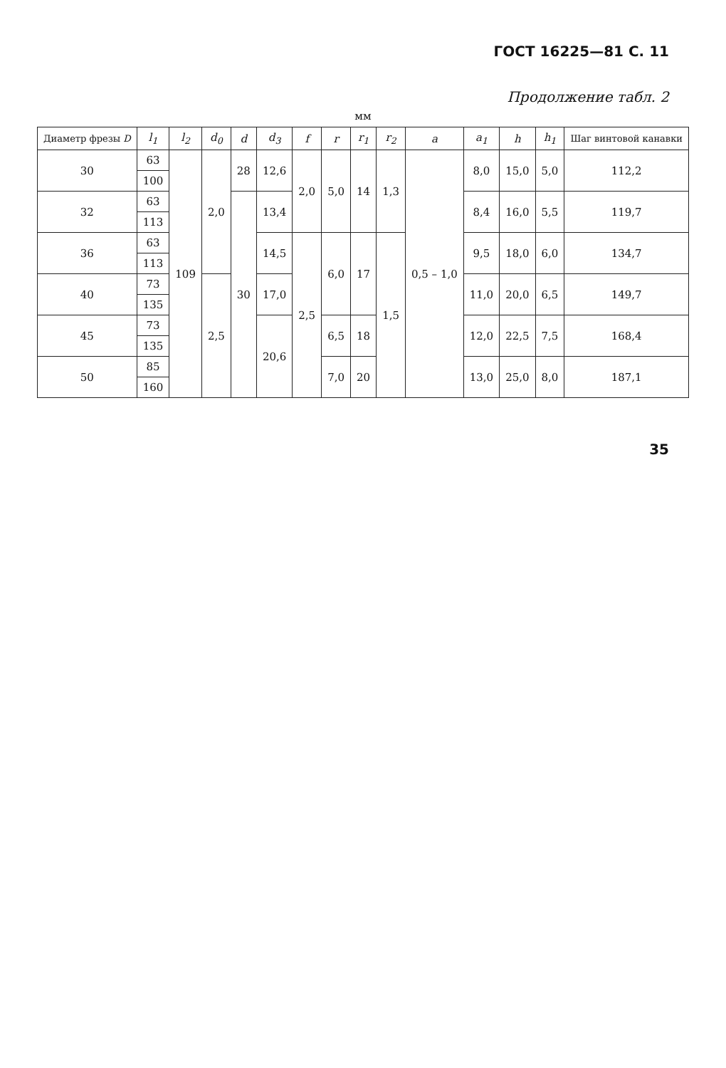ГОСТ 16225—81 С. 11
Продолжение табл. 2
мм
| Диаметр фрезы D | l<sub>1</sub> | l<sub>2</sub> | d<sub>0</sub> | d | d<sub>3</sub> | f | r | r<sub>1</sub> | r<sub>2</sub> | a | a<sub>1</sub> | h | h<sub>1</sub> | Шаг винтовой канавки |
| --- | --- | --- | --- | --- | --- | --- | --- | --- | --- | --- | --- | --- | --- | --- |
| 30 | 63 | 109 | 2,0 | 28 | 12,6 | 2,0 | 5,0 | 14 | 1,3 | 0,5 – 1,0 | 8,0 | 15,0 | 5,0 | 112,2 |
| | 100 | | | | | | | | | | | | | |
| 32 | 63 | | | 30 | 13,4 | | | | | | 8,4 | 16,0 | 5,5 | 119,7 |
| | 113 | | | | | | | | | | | | | |
| 36 | 63 | | | | 14,5 | 2,5 | 6,0 | 17 | 1,5 | | 9,5 | 18,0 | 6,0 | 134,7 |
| | 113 | | | | | | | | | | | | | |
| 40 | 73 | | 2,5 | | 17,0 | | | | | | 11,0 | 20,0 | 6,5 | 149,7 |
| | 135 | | | | | | | | | | | | | |
| 45 | 73 | | | | 20,6 | | 6,5 | 18 | | | 12,0 | 22,5 | 7,5 | 168,4 |
| | 135 | | | | | | | | | | | | | |
| 50 | 85 | | | | | | 7,0 | 20 | | | 13,0 | 25,0 | 8,0 | 187,1 |
| | 160 | | | | | | | | | | | | | |
35